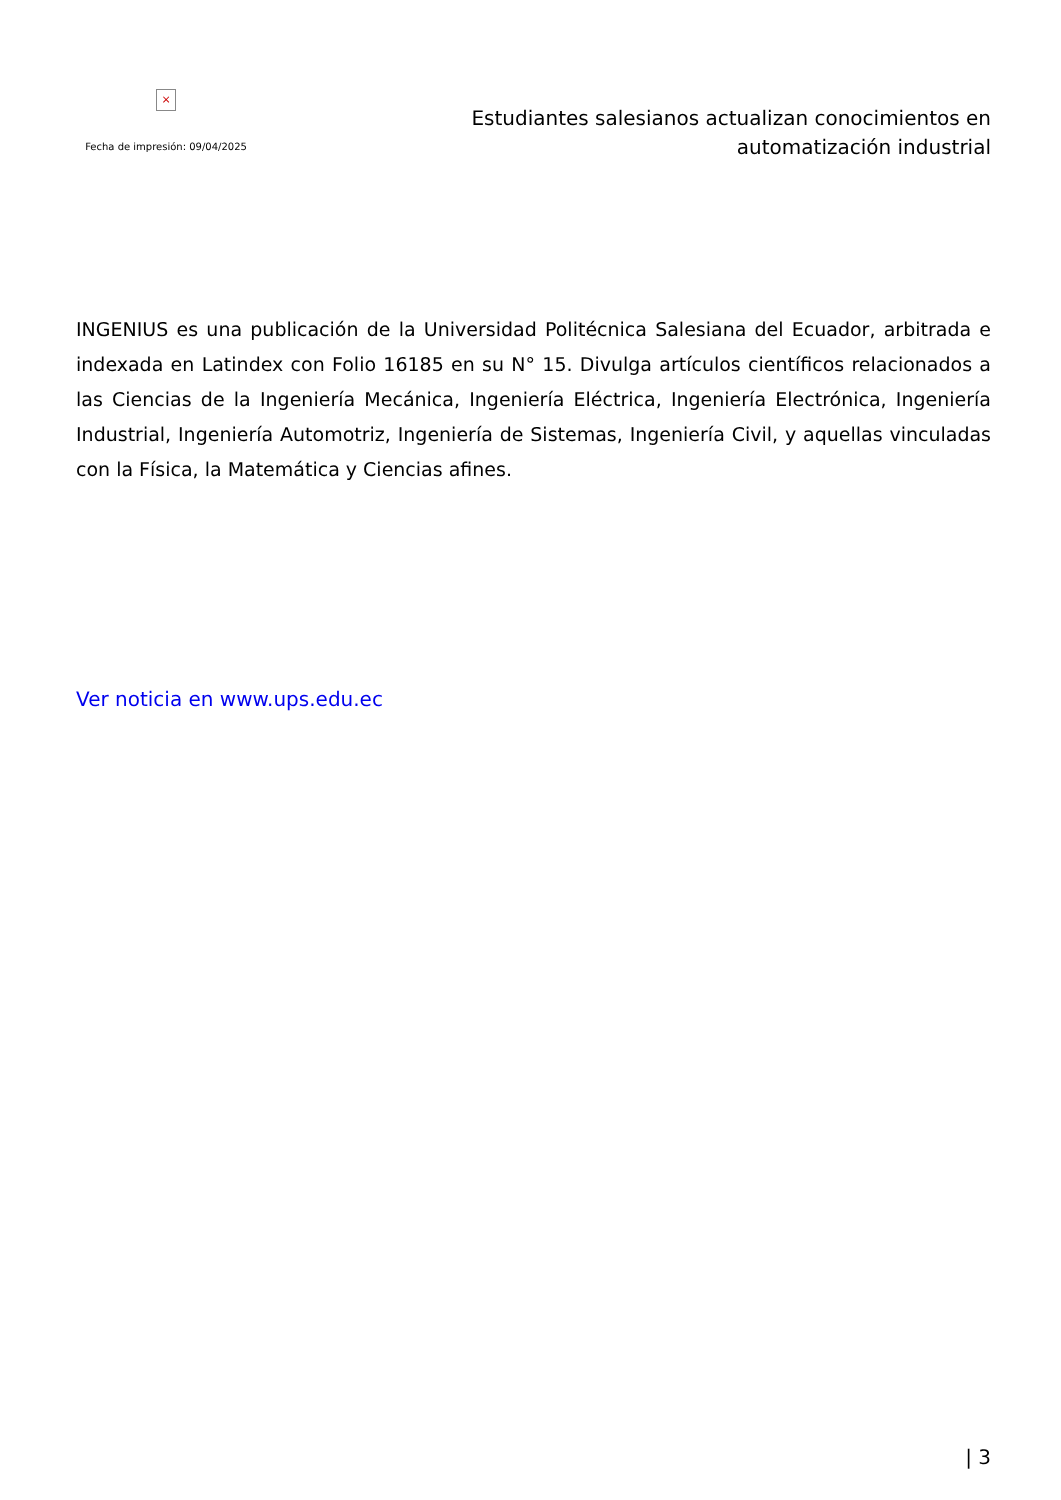×
Fecha de impresión: 09/04/2025
Estudiantes salesianos actualizan conocimientos en automatización industrial
INGENIUS es una publicación de la Universidad Politécnica Salesiana del Ecuador, arbitrada e indexada en Latindex con Folio 16185 en su N° 15. Divulga artículos científicos relacionados a las Ciencias de la Ingeniería Mecánica, Ingeniería Eléctrica, Ingeniería Electrónica, Ingeniería Industrial, Ingeniería Automotriz, Ingeniería de Sistemas, Ingeniería Civil, y aquellas vinculadas con la Física, la Matemática y Ciencias afines.
Ver noticia en www.ups.edu.ec
| 3